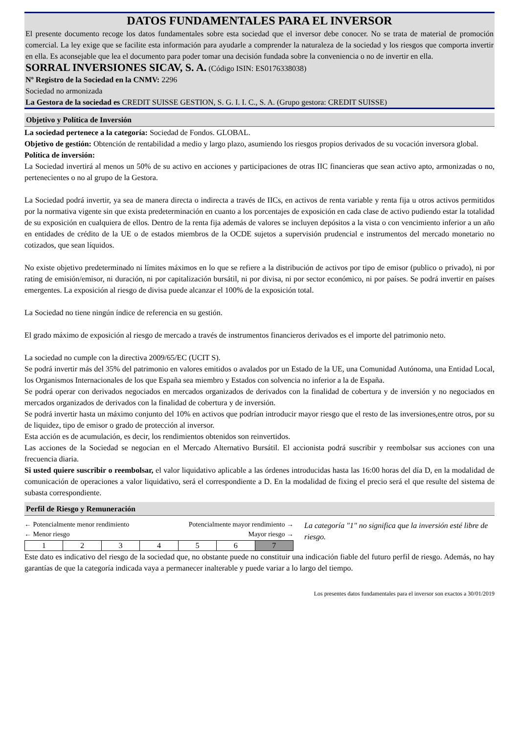DATOS FUNDAMENTALES PARA EL INVERSOR
El presente documento recoge los datos fundamentales sobre esta sociedad que el inversor debe conocer. No se trata de material de promoción comercial. La ley exige que se facilite esta información para ayudarle a comprender la naturaleza de la sociedad y los riesgos que comporta invertir en ella. Es aconsejable que lea el documento para poder tomar una decisión fundada sobre la conveniencia o no de invertir en ella.
SORRAL INVERSIONES SICAV, S. A. (Código ISIN: ES0176338038)
Nº Registro de la Sociedad en la CNMV: 2296
Sociedad no armonizada
La Gestora de la sociedad es CREDIT SUISSE GESTION, S. G. I. I. C., S. A. (Grupo gestora: CREDIT SUISSE)
Objetivo y Política de Inversión
La sociedad pertenece a la categoría: Sociedad de Fondos. GLOBAL.
Objetivo de gestión: Obtención de rentabilidad a medio y largo plazo, asumiendo los riesgos propios derivados de su vocación inversora global.
Política de inversión:
La Sociedad invertirá al menos un 50% de su activo en acciones y participaciones de otras IIC financieras que sean activo apto, armonizadas o no, pertenecientes o no al grupo de la Gestora.
La Sociedad podrá invertir, ya sea de manera directa o indirecta a través de IICs, en activos de renta variable y renta fija u otros activos permitidos por la normativa vigente sin que exista predeterminación en cuanto a los porcentajes de exposición en cada clase de activo pudiendo estar la totalidad de su exposición en cualquiera de ellos. Dentro de la renta fija además de valores se incluyen depósitos a la vista o con vencimiento inferior a un año en entidades de crédito de la UE o de estados miembros de la OCDE sujetos a supervisión prudencial e instrumentos del mercado monetario no cotizados, que sean líquidos.
No existe objetivo predeterminado ni límites máximos en lo que se refiere a la distribución de activos por tipo de emisor (publico o privado), ni por rating de emisión/emisor, ni duración, ni por capitalización bursátil, ni por divisa, ni por sector económico, ni por países. Se podrá invertir en países emergentes. La exposición al riesgo de divisa puede alcanzar el 100% de la exposición total.
La Sociedad no tiene ningún índice de referencia en su gestión.
El grado máximo de exposición al riesgo de mercado a través de instrumentos financieros derivados es el importe del patrimonio neto.
La sociedad no cumple con la directiva 2009/65/EC (UCIT S).
Se podrá invertir más del 35% del patrimonio en valores emitidos o avalados por un Estado de la UE, una Comunidad Autónoma, una Entidad Local, los Organismos Internacionales de los que España sea miembro y Estados con solvencia no inferior a la de España.
Se podrá operar con derivados negociados en mercados organizados de derivados con la finalidad de cobertura y de inversión y no negociados en mercados organizados de derivados con la finalidad de cobertura y de inversión.
Se podrá invertir hasta un máximo conjunto del 10% en activos que podrían introducir mayor riesgo que el resto de las inversiones,entre otros, por su de liquidez, tipo de emisor o grado de protección al inversor.
Esta acción es de acumulación, es decir, los rendimientos obtenidos son reinvertidos.
Las acciones de la Sociedad se negocian en el Mercado Alternativo Bursátil. El accionista podrá suscribir y reembolsar sus acciones con una frecuencia diaria.
Si usted quiere suscribir o reembolsar, el valor liquidativo aplicable a las órdenes introducidas hasta las 16:00 horas del día D, en la modalidad de comunicación de operaciones a valor liquidativo, será el correspondiente a D. En la modalidad de fixing el precio será el que resulte del sistema de subasta correspondiente.
Perfil de Riesgo y Remuneración
← Potencialmente menor rendimiento Potencialmente mayor rendimiento →
← Menor riesgo Mayor riesgo →
| 1 | 2 | 3 | 4 | 5 | 6 | 7 |
La categoría "1" no significa que la inversión esté libre de riesgo.
Este dato es indicativo del riesgo de la sociedad que, no obstante puede no constituir una indicación fiable del futuro perfil de riesgo. Además, no hay garantías de que la categoría indicada vaya a permanecer inalterable y puede variar a lo largo del tiempo.
Los presentes datos fundamentales para el inversor son exactos a 30/01/2019